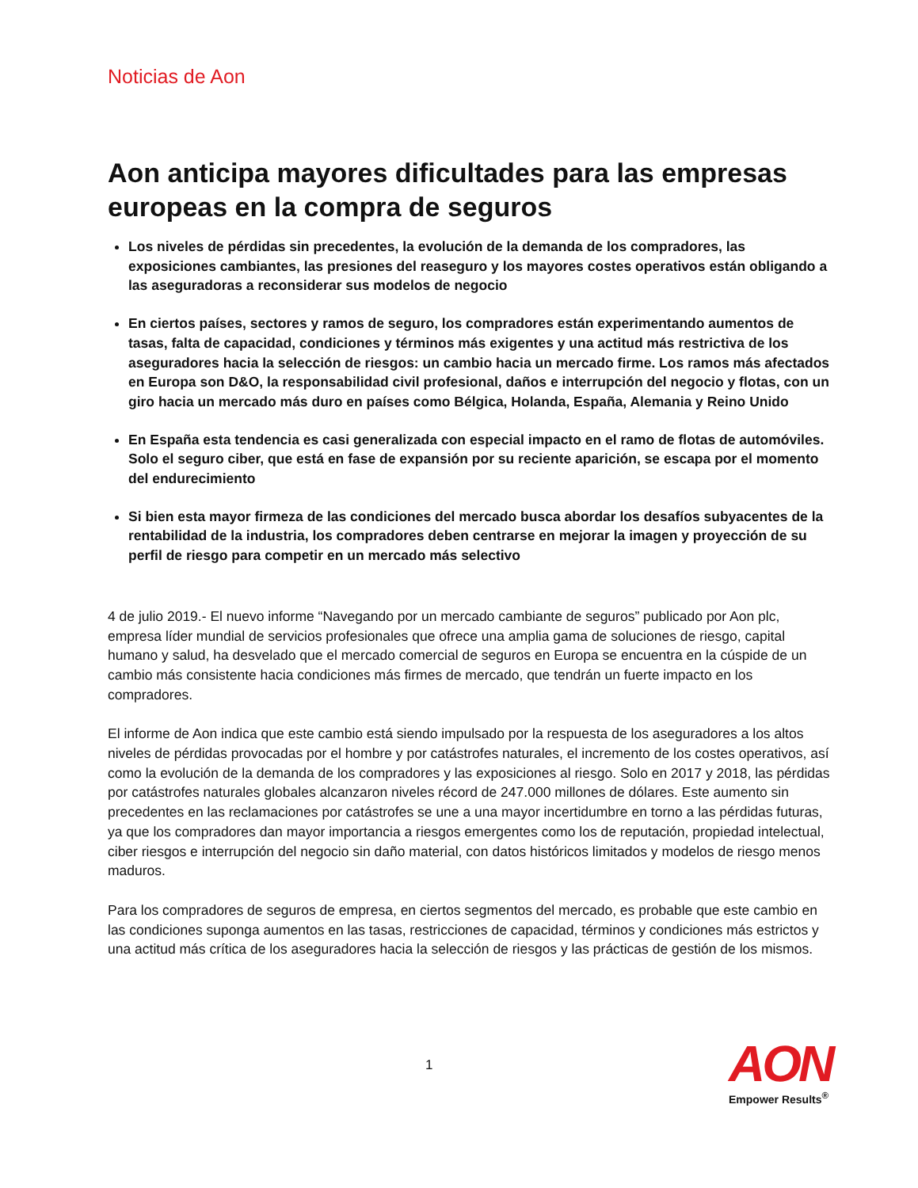Noticias de Aon
Aon anticipa mayores dificultades para las empresas europeas en la compra de seguros
Los niveles de pérdidas sin precedentes, la evolución de la demanda de los compradores, las exposiciones cambiantes, las presiones del reaseguro y los mayores costes operativos están obligando a las aseguradoras a reconsiderar sus modelos de negocio
En ciertos países, sectores y ramos de seguro, los compradores están experimentando aumentos de tasas, falta de capacidad, condiciones y términos más exigentes y una actitud más restrictiva de los aseguradores hacia la selección de riesgos: un cambio hacia un mercado firme. Los ramos más afectados en Europa son D&O, la responsabilidad civil profesional, daños e interrupción del negocio y flotas, con un giro hacia un mercado más duro en países como Bélgica, Holanda, España, Alemania y Reino Unido
En España esta tendencia es casi generalizada con especial impacto en el ramo de flotas de automóviles. Solo el seguro ciber, que está en fase de expansión por su reciente aparición, se escapa por el momento del endurecimiento
Si bien esta mayor firmeza de las condiciones del mercado busca abordar los desafíos subyacentes de la rentabilidad de la industria, los compradores deben centrarse en mejorar la imagen y proyección de su perfil de riesgo para competir en un mercado más selectivo
4 de julio 2019.- El nuevo informe “Navegando por un mercado cambiante de seguros” publicado por Aon plc, empresa líder mundial de servicios profesionales que ofrece una amplia gama de soluciones de riesgo, capital humano y salud, ha desvelado que el mercado comercial de seguros en Europa se encuentra en la cúspide de un cambio más consistente hacia condiciones más firmes de mercado, que tendrán un fuerte impacto en los compradores.
El informe de Aon indica que este cambio está siendo impulsado por la respuesta de los aseguradores a los altos niveles de pérdidas provocadas por el hombre y por catástrofes naturales, el incremento de los costes operativos, así como la evolución de la demanda de los compradores y las exposiciones al riesgo. Solo en 2017 y 2018, las pérdidas por catástrofes naturales globales alcanzaron niveles récord de 247.000 millones de dólares. Este aumento sin precedentes en las reclamaciones por catástrofes se une a una mayor incertidumbre en torno a las pérdidas futuras, ya que los compradores dan mayor importancia a riesgos emergentes como los de reputación, propiedad intelectual, ciber riesgos e interrupción del negocio sin daño material, con datos históricos limitados y modelos de riesgo menos maduros.
Para los compradores de seguros de empresa, en ciertos segmentos del mercado, es probable que este cambio en las condiciones suponga aumentos en las tasas, restricciones de capacidad, términos y condiciones más estrictos y una actitud más crítica de los aseguradores hacia la selección de riesgos y las prácticas de gestión de los mismos.
1
AON
Empower Results<sup>®</sup>